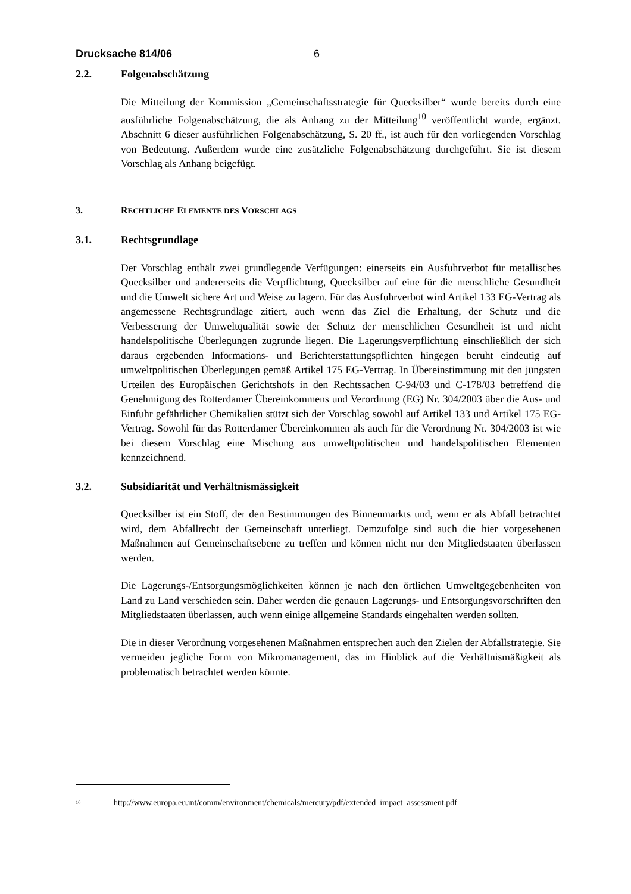Drucksache 814/06 6
2.2. Folgenabschätzung
Die Mitteilung der Kommission „Gemeinschaftsstrategie für Quecksilber“ wurde bereits durch eine ausführliche Folgenabschätzung, die als Anhang zu der Mitteilung<sup>10</sup> veröffentlicht wurde, ergänzt. Abschnitt 6 dieser ausführlichen Folgenabschätzung, S. 20 ff., ist auch für den vorliegenden Vorschlag von Bedeutung. Außerdem wurde eine zusätzliche Folgenabschätzung durchgeführt. Sie ist diesem Vorschlag als Anhang beigefügt.
3. RECHTLICHE ELEMENTE DES VORSCHLAGS
3.1. Rechtsgrundlage
Der Vorschlag enthält zwei grundlegende Verfügungen: einerseits ein Ausfuhrverbot für metallisches Quecksilber und andererseits die Verpflichtung, Quecksilber auf eine für die menschliche Gesundheit und die Umwelt sichere Art und Weise zu lagern. Für das Ausfuhrverbot wird Artikel 133 EG-Vertrag als angemessene Rechtsgrundlage zitiert, auch wenn das Ziel die Erhaltung, der Schutz und die Verbesserung der Umweltqualität sowie der Schutz der menschlichen Gesundheit ist und nicht handelspolitische Überlegungen zugrunde liegen. Die Lagerungsverpflichtung einschließlich der sich daraus ergebenden Informations- und Berichterstattungspflichten hingegen beruht eindeutig auf umweltpolitischen Überlegungen gemäß Artikel 175 EG-Vertrag. In Übereinstimmung mit den jüngsten Urteilen des Europäischen Gerichtshofs in den Rechtssachen C-94/03 und C-178/03 betreffend die Genehmigung des Rotterdamer Übereinkommens und Verordnung (EG) Nr. 304/2003 über die Aus- und Einfuhr gefährlicher Chemikalien stützt sich der Vorschlag sowohl auf Artikel 133 und Artikel 175 EG-Vertrag. Sowohl für das Rotterdamer Übereinkommen als auch für die Verordnung Nr. 304/2003 ist wie bei diesem Vorschlag eine Mischung aus umweltpolitischen und handelspolitischen Elementen kennzeichnend.
3.2. Subsidiarität und Verhältnismässigkeit
Quecksilber ist ein Stoff, der den Bestimmungen des Binnenmarkts und, wenn er als Abfall betrachtet wird, dem Abfallrecht der Gemeinschaft unterliegt. Demzufolge sind auch die hier vorgesehenen Maßnahmen auf Gemeinschaftsebene zu treffen und können nicht nur den Mitgliedstaaten überlassen werden.
Die Lagerungs-/Entsorgungsmöglichkeiten können je nach den örtlichen Umweltgegebenheiten von Land zu Land verschieden sein. Daher werden die genauen Lagerungs- und Entsorgungsvorschriften den Mitgliedstaaten überlassen, auch wenn einige allgemeine Standards eingehalten werden sollten.
Die in dieser Verordnung vorgesehenen Maßnahmen entsprechen auch den Zielen der Abfallstrategie. Sie vermeiden jegliche Form von Mikromanagement, das im Hinblick auf die Verhältnismäßigkeit als problematisch betrachtet werden könnte.
<sup>10</sup> http://www.europa.eu.int/comm/environment/chemicals/mercury/pdf/extended_impact_assessment.pdf